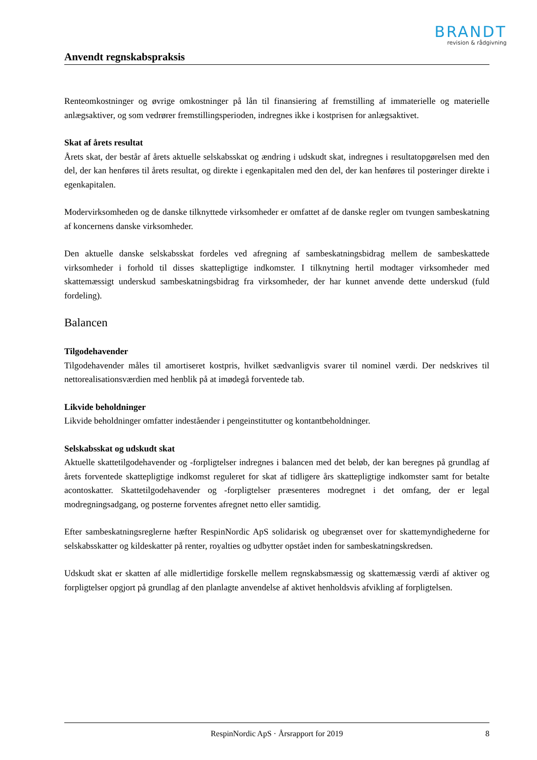BRANDT
revision & rådgivning
Anvendt regnskabspraksis
Renteomkostninger og øvrige omkostninger på lån til finansiering af fremstilling af immaterielle og materielle anlægsaktiver, og som vedrører fremstillingsperioden, indregnes ikke i kostprisen for anlægsaktivet.
Skat af årets resultat
Årets skat, der består af årets aktuelle selskabsskat og ændring i udskudt skat, indregnes i resultatopgørelsen med den del, der kan henføres til årets resultat, og direkte i egenkapitalen med den del, der kan henføres til posteringer direkte i egenkapitalen.
Modervirksomheden og de danske tilknyttede virksomheder er omfattet af de danske regler om tvungen sambeskatning af koncernens danske virksomheder.
Den aktuelle danske selskabsskat fordeles ved afregning af sambeskatningsbidrag mellem de sambeskattede virksomheder i forhold til disses skattepligtige indkomster. I tilknytning hertil modtager virksomheder med skattemæssigt underskud sambeskatningsbidrag fra virksomheder, der har kunnet anvende dette underskud (fuld fordeling).
Balancen
Tilgodehavender
Tilgodehavender måles til amortiseret kostpris, hvilket sædvanligvis svarer til nominel værdi. Der nedskrives til nettorealisationsværdien med henblik på at imødegå forventede tab.
Likvide beholdninger
Likvide beholdninger omfatter indeståender i pengeinstitutter og kontantbeholdninger.
Selskabsskat og udskudt skat
Aktuelle skattetilgodehavender og -forpligtelser indregnes i balancen med det beløb, der kan beregnes på grundlag af årets forventede skattepligtige indkomst reguleret for skat af tidligere års skattepligtige indkomster samt for betalte acontoskatter. Skattetilgodehavender og -forpligtelser præsenteres modregnet i det omfang, der er legal modregningsadgang, og posterne forventes afregnet netto eller samtidig.
Efter sambeskatningsreglerne hæfter RespinNordic ApS solidarisk og ubegrænset over for skattemyndighederne for selskabsskatter og kildeskatter på renter, royalties og udbytter opstået inden for sambeskatningskredsen.
Udskudt skat er skatten af alle midlertidige forskelle mellem regnskabsmæssig og skattemæssig værdi af aktiver og forpligtelser opgjort på grundlag af den planlagte anvendelse af aktivet henholdsvis afvikling af forpligtelsen.
RespinNordic ApS · Årsrapport for 2019 8